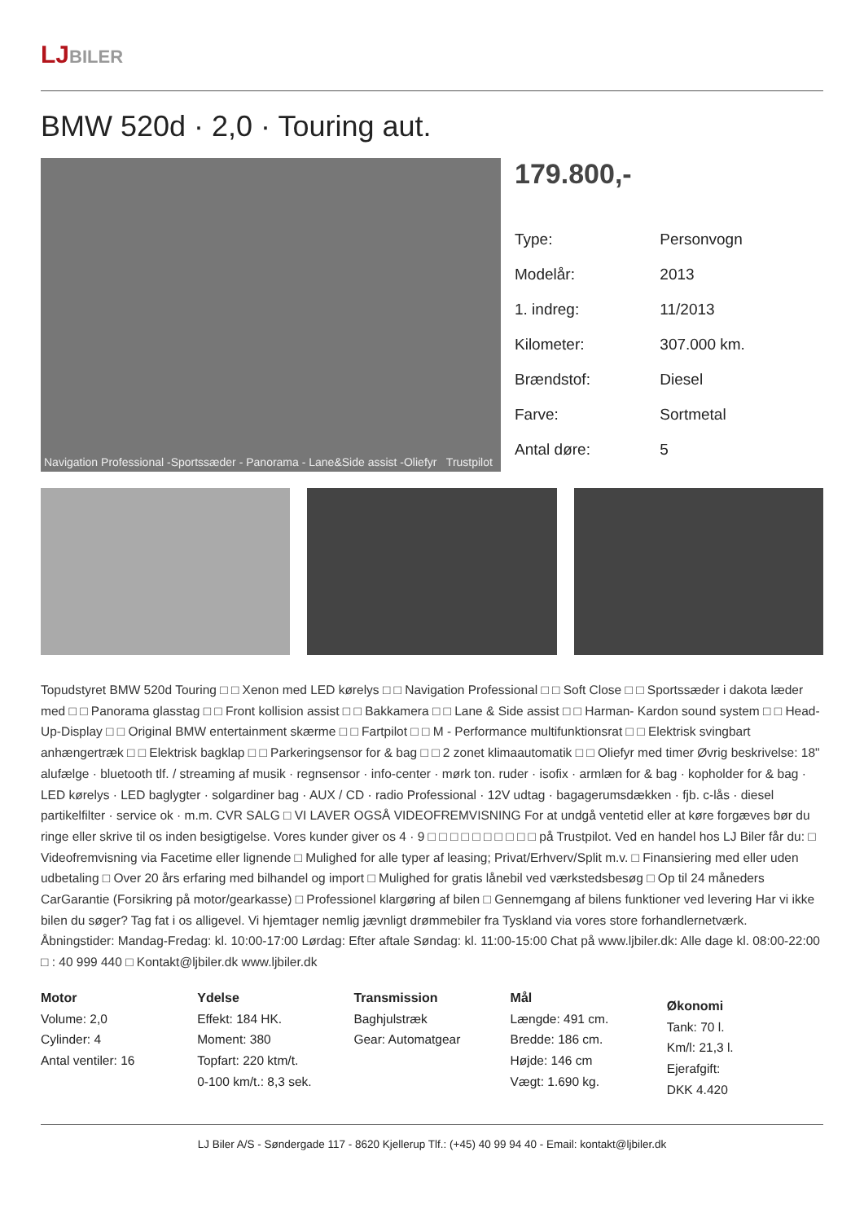LJ BILER
BMW 520d · 2,0 · Touring aut.
Navigation Professional -Sportssæder - Panorama - Lane&Side assist -Oliefyr Trustpilot
179.800,-
| Type: | Personvogn |
| Modelår: | 2013 |
| 1. indreg: | 11/2013 |
| Kilometer: | 307.000 km. |
| Brændstof: | Diesel |
| Farve: | Sortmetal |
| Antal døre: | 5 |
Topudstyret BMW 520d Touring □ □ Xenon med LED kørelys □ □ Navigation Professional □ □ Soft Close □ □ Sportssæder i dakota læder med □ □ Panorama glasstag □ □ Front kollision assist □ □ Bakkamera □ □ Lane & Side assist □ □ Harman- Kardon sound system □ □ Head-Up-Display □ □ Original BMW entertainment skærme □ □ Fartpilot □ □ M - Performance multifunktionsrat □ □ Elektrisk svingbart anhængertræk □ □ Elektrisk bagklap □ □ Parkeringsensor for & bag □ □ 2 zonet klimaautomatik □ □ Oliefyr med timer Øvrig beskrivelse: 18" alufælge · bluetooth tlf. / streaming af musik · regnsensor · info-center · mørk ton. ruder · isofix · armlæn for & bag · kopholder for & bag · LED kørelys · LED baglygter · solgardiner bag · AUX / CD · radio Professional · 12V udtag · bagagerumsdækken · fjb. c-lås · diesel partikelfilter · service ok · m.m. CVR SALG □ VI LAVER OGSÅ VIDEOFREMVISNING For at undgå ventetid eller at køre forgæves bør du ringe eller skrive til os inden besigtigelse. Vores kunder giver os 4 · 9 □ □ □ □ □ □ □ □ □ □ på Trustpilot. Ved en handel hos LJ Biler får du: □ Videofremvisning via Facetime eller lignende □ Mulighed for alle typer af leasing; Privat/Erhverv/Split m.v. □ Finansiering med eller uden udbetaling □ Over 20 års erfaring med bilhandel og import □ Mulighed for gratis lånebil ved værkstedsbesøg □ Op til 24 måneders CarGarantie (Forsikring på motor/gearkasse) □ Professionel klargøring af bilen □ Gennemgang af bilens funktioner ved levering Har vi ikke bilen du søger? Tag fat i os alligevel. Vi hjemtager nemlig jævnligt drømmebiler fra Tyskland via vores store forhandlernetværk. Åbningstider: Mandag-Fredag: kl. 10:00-17:00 Lørdag: Efter aftale Søndag: kl. 11:00-15:00 Chat på www.ljbiler.dk: Alle dage kl. 08:00-22:00 □ : 40 999 440 □ Kontakt@ljbiler.dk www.ljbiler.dk
Motor
Volume: 2,0
Cylinder: 4
Antal ventiler: 16
Ydelse
Effekt: 184 HK.
Moment: 380
Topfart: 220 ktm/t.
0-100 km/t.: 8,3 sek.
Transmission
Baghjulstræk
Gear: Automatgear
Mål
Længde: 491 cm.
Bredde: 186 cm.
Højde: 146 cm
Vægt: 1.690 kg.
Økonomi
Tank: 70 l.
Km/l: 21,3 l.
Ejerafgift:
DKK 4.420
LJ Biler A/S - Søndergade 117 - 8620 Kjellerup Tlf.: (+45) 40 99 94 40 - Email: kontakt@ljbiler.dk